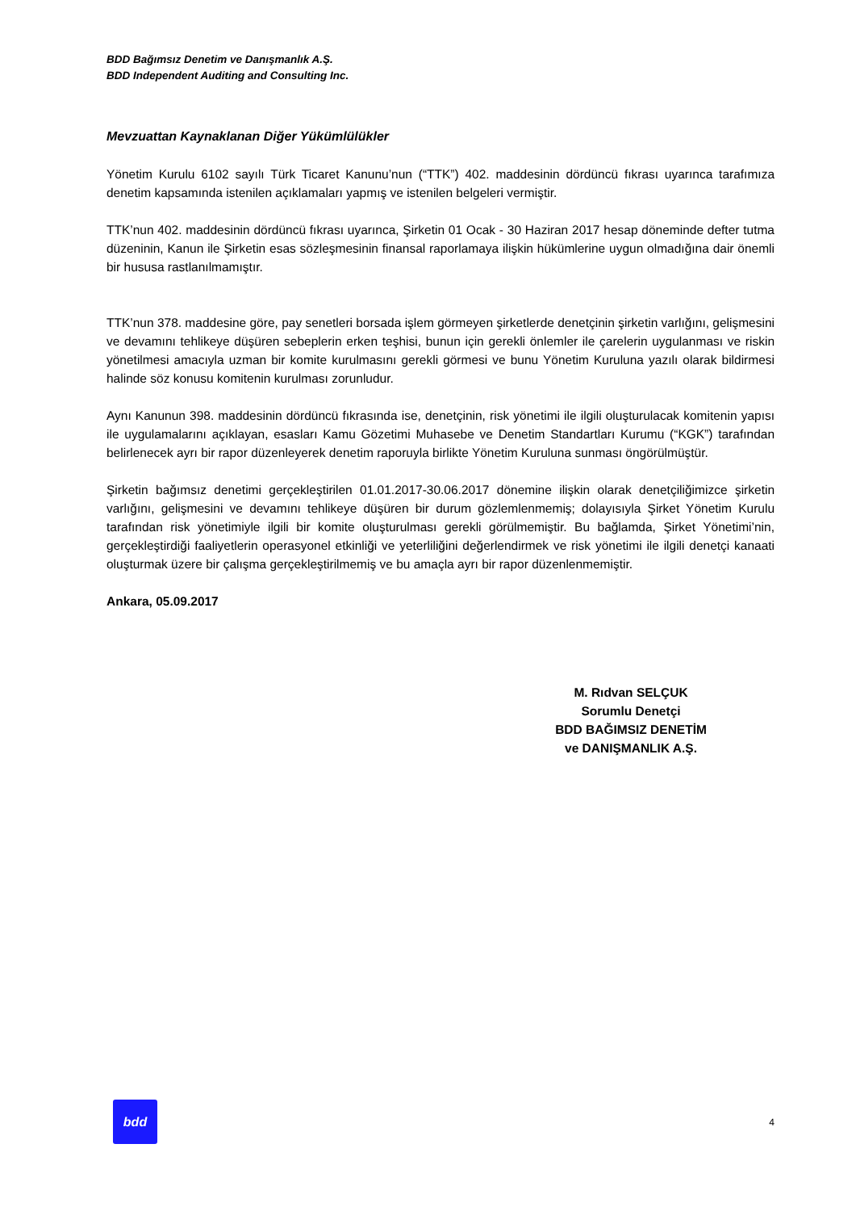BDD Bağımsız Denetim ve Danışmanlık A.Ş.
BDD Independent Auditing and Consulting Inc.
Mevzuattan Kaynaklanan Diğer Yükümlülükler
Yönetim Kurulu 6102 sayılı Türk Ticaret Kanunu’nun (“TTK”) 402. maddesinin dördüncü fıkrası uyarınca tarafımıza denetim kapsamında istenilen açıklamaları yapmış ve istenilen belgeleri vermiştir.
TTK’nun 402. maddesinin dördüncü fıkrası uyarınca, Şirketin 01 Ocak - 30 Haziran 2017 hesap döneminde defter tutma düzeninin, Kanun ile Şirketin esas sözleşmesinin finansal raporlamaya ilişkin hükümlerine uygun olmadığına dair önemli bir hususa rastlanılmamıştır.
TTK’nun 378. maddesine göre, pay senetleri borsada işlem görmeyen şirketlerde denetçinin şirketin varlığını, gelişmesini ve devamını tehlikeye düşüren sebeplerin erken teşhisi, bunun için gerekli önlemler ile çarelerin uygulanması ve riskin yönetilmesi amacıyla uzman bir komite kurulmasını gerekli görmesi ve bunu Yönetim Kuruluna yazılı olarak bildirmesi halinde söz konusu komitenin kurulması zorunludur.
Aynı Kanunun 398. maddesinin dördüncü fıkrasında ise, denetçinin, risk yönetimi ile ilgili oluşturulacak komitenin yapısı ile uygulamalarını açıklayan, esasları Kamu Gözetimi Muhasebe ve Denetim Standartları Kurumu (“KGK”) tarafından belirlenecek ayrı bir rapor düzenleyerek denetim raporuyla birlikte Yönetim Kuruluna sunması öngörülmüştür.
Şirketin bağımsız denetimi gerçekleştirilen 01.01.2017-30.06.2017 dönemine ilişkin olarak denetçiliğimizce şirketin varlığını, gelişmesini ve devamını tehlikeye düşüren bir durum gözlemlenmemiş; dolayısıyla Şirket Yönetim Kurulu tarafından risk yönetimiyle ilgili bir komite oluşturulması gerekli görülmemiştir. Bu bağlamda, Şirket Yönetimi’nin, gerçekleştirdiği faaliyetlerin operasyonel etkinliği ve yeterliliğini değerlendirmek ve risk yönetimi ile ilgili denetçi kanaati oluşturmak üzere bir çalışma gerçekleştirilmemiş ve bu amaçla ayrı bir rapor düzenlenmemiştir.
Ankara, 05.09.2017
M. Rıdvan SELÇUK
Sorumlu Denetçi
BDD BAĞIMSIZ DENETİM
ve DANIŞMANLIK A.Ş.
bdd
4